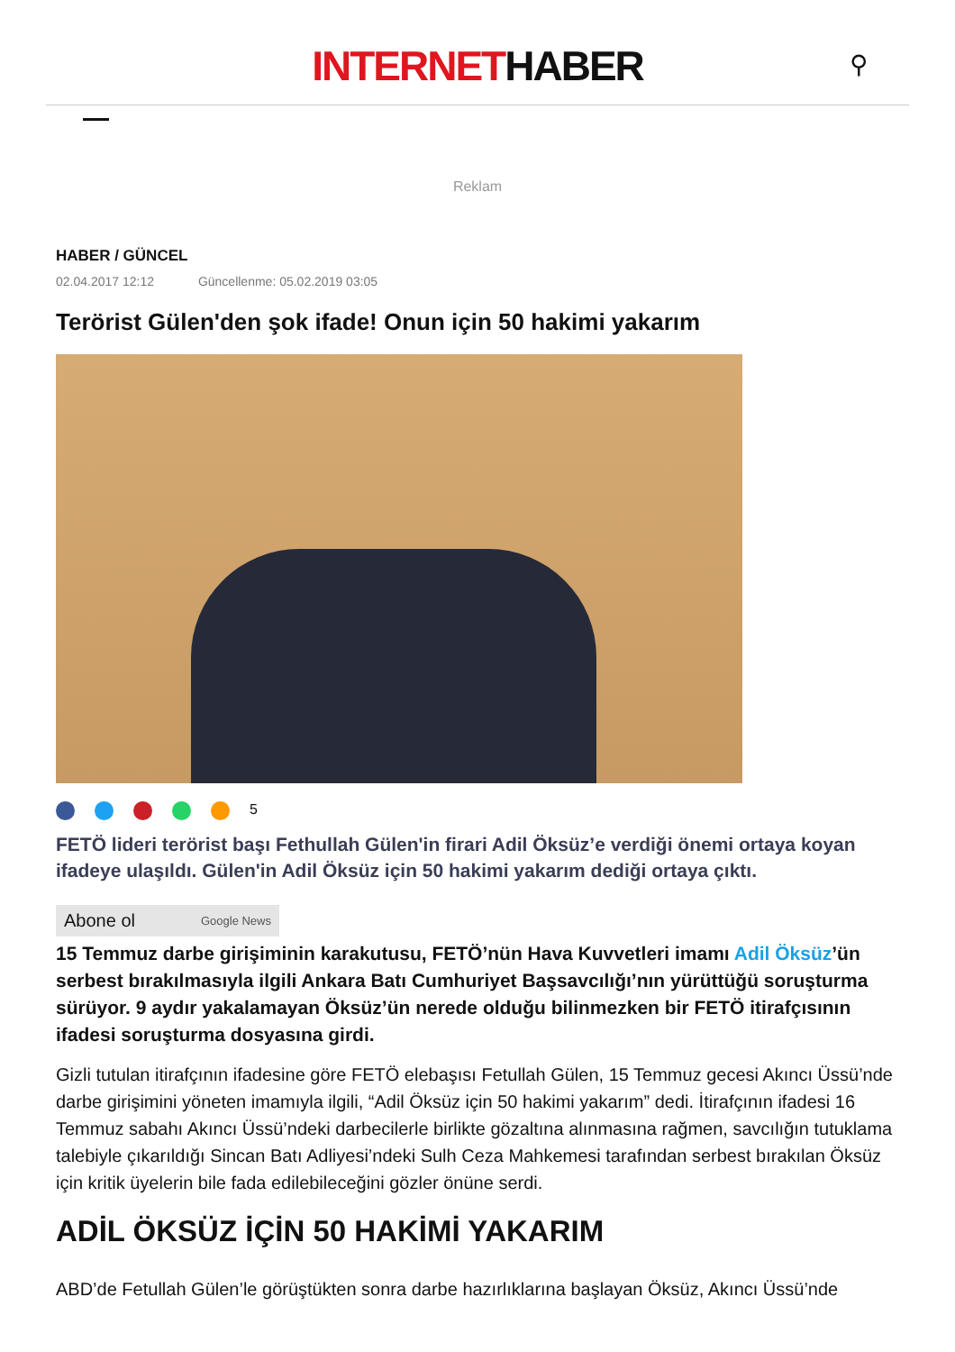INTERNETHABER
⚲
Reklam
HABER / GÜNCEL
02.04.2017 12:12 Güncellenme: 05.02.2019 03:05
Terörist Gülen'den şok ifade! Onun için 50 hakimi yakarım
5
FETÖ lideri terörist başı Fethullah Gülen'in firari Adil Öksüz’e verdiği önemi ortaya koyan ifadeye ulaşıldı. Gülen'in Adil Öksüz için 50 hakimi yakarım dediği ortaya çıktı.
Abone ol Google News
15 Temmuz darbe girişiminin karakutusu, FETÖ’nün Hava Kuvvetleri imamı Adil Öksüz’ün serbest bırakılmasıyla ilgili Ankara Batı Cumhuriyet Başsavcılığı’nın yürüttüğü soruşturma sürüyor. 9 aydır yakalamayan Öksüz’ün nerede olduğu bilinmezken bir FETÖ itirafçısının ifadesi soruşturma dosyasına girdi.
Gizli tutulan itirafçının ifadesine göre FETÖ elebaşısı Fetullah Gülen, 15 Temmuz gecesi Akıncı Üssü’nde darbe girişimini yöneten imamıyla ilgili, “Adil Öksüz için 50 hakimi yakarım” dedi. İtirafçının ifadesi 16 Temmuz sabahı Akıncı Üssü’ndeki darbecilerle birlikte gözaltına alınmasına rağmen, savcılığın tutuklama talebiyle çıkarıldığı Sincan Batı Adliyesi’ndeki Sulh Ceza Mahkemesi tarafından serbest bırakılan Öksüz için kritik üyelerin bile fada edilebileceğini gözler önüne serdi.
ADİL ÖKSÜZ İÇİN 50 HAKİMİ YAKARIM
ABD’de Fetullah Gülen’le görüştükten sonra darbe hazırlıklarına başlayan Öksüz, Akıncı Üssü’nde